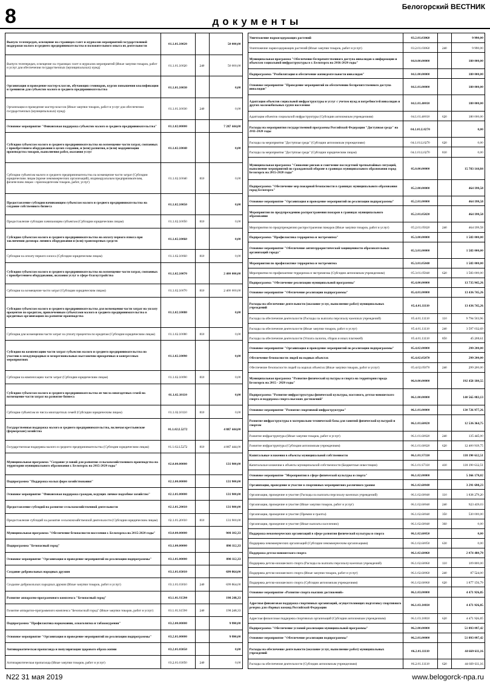Белогорский ВЕСТНИК
8
документы
| Выпуск телепередач, освещение на страницах газет и журналов мероприятий государственной поддержки малого и среднего предпринимательства и положительного опыта их деятельности | 01.1.01.10020 | | 50 000,00 |
| Выпуск телепередач, освещение на страницах газет и журналов мероприятий (Иные закупки товаров, работ и услуг для обеспечения государственных (муниципальных) нужд) | 01.1.01.10020 | 240 | 50 000,00 |
| Организация и проведение мастер-классов, обучающих семинаров, курсов повышения квалификации и тренингов для субъектов малого и среднего предпринимательства | 01.1.01.10030 | | 0,00 |
| Организация и проведение мастер-классов (Иные закупки товаров, работ и услуг для обеспечения государственных (муниципальных) нужд) | 01.1.01.10030 | 240 | 0,00 |
| Основное мероприятие "Финансовая поддержка субъектов малого и среднего предпринимательства" | 01.1.02.00000 | | 7 287 444,00 |
| Субсидия субъектам малого и среднего предпринимательства на возмещение части затрат, связанных с приобретением оборудования в целях создания, и (или) развития, и (или) модернизации производства товаров, выполнения работ, оказания услуг | 01.1.02.10040 | | 0,00 |
| Субсидия субъектам малого и среднего предпринимательства на возмещение части затрат (Субсидии юридическим лицам (кроме некоммерческих организаций), индивидуальным предпринимателям, физическим лицам - производителям товаров, работ, услуг) | 01.1.02.10040 | 810 | 0,00 |
| Предоставление субсидии начинающим субъектам малого и среднего предпринимательства на создание собственного бизнеса | 01.1.02.10050 | | 0,00 |
| Предоставление субсидии начинающим субъектам (Субсидии юридическим лицам) | 01.1.02.10050 | 810 | 0,00 |
| Субсидия субъектам малого и среднего предпринимательства на оплату первого взноса при заключении договора лизинга оборудования и (или) транспортных средств | 01.1.02.10060 | | 0,00 |
| Субсидия на оплату первого взноса (Субсидии юридическим лицам) | 01.1.02.10060 | 810 | 0,00 |
| Субсидия субъектам малого и среднего предпринимательства на возмещение части затрат, связанных с приобретением оборудования, оказания услуг в сфере благоустройства | 01.1.02.10070 | | 2 400 000,00 |
| Субсидия на возмещение части затрат (Субсидии юридическим лицам) | 01.1.02.10070 | 810 | 2 400 000,00 |
| Субсидия субъектам малого и среднего предпринимательства для возмещения части затрат на уплату процентов по кредитам, привлеченным субъектами малого и среднего предпринимательства в кредитных организациях на развитие производства | 01.1.02.10080 | | 0,00 |
| Субсидия для возмещения части затрат на уплату процентов по кредитам (Субсидии юридическим лицам) | 01.1.02.10080 | 810 | 0,00 |
| Субсидия на компенсацию части затрат субъектов малого и среднего предпринимательства по участию в международных и межрегиональных выставочно-ярмарочных и конгрессных мероприятиях | 01.1.02.10090 | | 0,00 |
| Субсидия на компенсацию части затрат (Субсидии юридическим лицам) | 01.1.02.10090 | 810 | 0,00 |
| Субсидия субъектам малого и среднего предпринимательства из числа многодетных семей на возмещение части затрат на развитие бизнеса | 01.1.02.10110 | | 0,00 |
| Субсидия субъектам из числа многодетных семей (Субсидии юридическим лицам) | 01.1.02.10110 | 810 | 0,00 |
| Государственная поддержка малого и среднего предпринимательства, включая крестьянские (фермерские) хозяйства | 01.1.02.L5272 | | 4 887 444,00 |
| Государственная поддержка малого и среднего предпринимательства (Субсидии юридическим лицам) | 01.1.02.L5272 | 810 | 4 887 444,00 |
| Муниципальная программа "Создание условий для развития сельскохозяйственного производства на территории муниципального образования г. Белогорск на 2015-2020 годы" | 02.0.00.00000 | | 131 900,00 |
| Подпрограмма "Поддержка малых форм хозяйствования" | 02.1.00.00000 | | 131 900,00 |
| Основное мероприятие "Финансовая поддержка граждан, ведущих личное подсобное хозяйство" | 02.1.01.00000 | | 131 900,00 |
| Предоставление субсидий на развитие сельскохозяйственной деятельности | 02.1.01.20010 | | 131 900,00 |
| Предоставление субсидий на развитие сельскохозяйственной деятельности (Субсидии юридическим лицам) | 02.1.01.20010 | 810 | 131 900,00 |
| Муниципальная программа "Обеспечение безопасности населения г. Белогорска на 2015-2020 годы" | 03.0.00.00000 | | 908 102,33 |
| Подпрограмма "Безопасный город" | 03.1.00.00000 | | 898 112,33 |
| Основное мероприятие "Организация и проведение мероприятий по реализации подпрограммы" | 03.1.01.00000 | | 898 112,33 |
| Создание добровольных народных дружин | 03.1.01.03010 | | 699 864,00 |
| Создание добровольных народных дружин (Иные закупки товаров, работ и услуг) | 03.1.01.03010 | 240 | 699 864,00 |
| Развитие аппаратно-программного комплекса "Безопасный город" | 03.1.01.S1590 | | 198 248,33 |
| Развитие аппаратно-программного комплекса "Безопасный город" (Иные закупки товаров, работ и услуг) | 03.1.01.S1590 | 240 | 198 248,33 |
| Подпрограмма "Профилактика наркомании, алкоголизма и табакокурения" | 03.2.00.00000 | | 9 990,00 |
| Основное мероприятие "Организация и проведение мероприятий по реализации подпрограммы" | 03.2.01.00000 | | 9 990,00 |
| Антинаркотическая пропаганда и популяризация здорового образа жизни | 03.2.01.03050 | | 0,00 |
| Антинаркотическая пропаганда (Иные закупки товаров, работ и услуг) | 03.2.01.03050 | 240 | 0,00 |
| Уничтожение наркосодержащих растений | 03.2.01.03060 | | 9 990,00 |
| Уничтожение наркосодержащих растений (Иные закупки товаров, работ и услуг) | 03.2.01.03060 | 240 | 9 990,00 |
| Муниципальная программа "Обеспечение беспрепятственного доступа инвалидов к информации и объектам социальной инфраструктуры в г. Белогорск на 2016-2020 годы" | 04.0.00.00000 | | 180 000,00 |
| Подпрограмма "Реабилитация и обеспечение жизнедеятельности инвалидов" | 04.1.00.00000 | | 180 000,00 |
| Основное мероприятие "Проведение мероприятий по обеспечению беспрепятственного доступа инвалидов" | 04.1.01.00000 | | 180 000,00 |
| Адаптация объектов социальной инфраструктуры и услуг с учетом нужд и потребностей инвалидов и других маломобильных групп населения | 04.1.01.40010 | | 180 000,00 |
| Адаптация объектов социальной инфраструктуры (Субсидии автономным учреждениям) | 04.1.01.40010 | 620 | 180 000,00 |
| Расходы на мероприятия государственной программы Российской Федерации "Доступная среда" на 2011-2020 годы | 04.1.01.L0270 | | 0,00 |
| Расходы на мероприятия "Доступная среда" (Субсидии автономным учреждениям) | 04.1.01.L0270 | 620 | 0,00 |
| Расходы на мероприятия "Доступная среда" (Субсидии юридическим лицам) | 04.1.01.L0270 | 810 | 0,00 |
| Муниципальная программа "Снижение рисков и смягчение последствий чрезвычайных ситуаций, выполнение мероприятий по гражданской обороне в границах муниципального образования город Белогорск на 2015-2020 годы" | 05.0.00.00000 | | 15 783 144,84 |
| Подпрограмма "Обеспечение мер пожарной безопасности в границах муниципального образования город Белогорск" | 05.2.00.00000 | | 464 199,58 |
| Основное мероприятие "Организация и проведение мероприятий по реализации подпрограммы" | 05.2.01.00000 | | 464 199,58 |
| Мероприятия по предупреждению распространения пожаров в границах муниципального образования | 05.2.01.05020 | | 464 199,58 |
| Мероприятия по предупреждению распространения пожаров (Иные закупки товаров, работ и услуг) | 05.2.01.05020 | 240 | 464 199,58 |
| Подпрограмма "Профилактика терроризма и экстремизма" | 05.3.00.00000 | | 1 583 000,00 |
| Основное мероприятие "Обеспечение антитеррористической защищенности образовательных организаций города" | 05.3.01.00000 | | 1 583 000,00 |
| Мероприятия по профилактике терроризма и экстремизма | 05.3.01.05040 | | 1 583 000,00 |
| Мероприятия по профилактике терроризма и экстремизма (Субсидии автономным учреждениям) | 05.3.01.05040 | 620 | 1 583 000,00 |
| Подпрограмма "Обеспечение реализации муниципальной программы" | 05.4.00.00000 | | 13 735 945,26 |
| Основное мероприятие "Обеспечение реализации подпрограммы" | 05.4.01.00000 | | 13 436 745,26 |
| Расходы на обеспечение деятельности (оказание услуг, выполнение работ) муниципальных учреждений | 05.4.01.11110 | | 13 436 745,26 |
| Расходы на обеспечение деятельности (Расходы на выплаты персоналу казенных учреждений) | 05.4.01.11110 | 110 | 9 794 503,96 |
| Расходы на обеспечение деятельности (Иные закупки товаров, работ и услуг) | 05.4.01.11110 | 240 | 3 597 032,69 |
| Расходы на обеспечение деятельности (Уплата налогов, сборов и иных платежей) | 05.4.01.11110 | 850 | 45 208,61 |
| Основное мероприятие "Организация и проведение мероприятий по реализации подпрограммы" | 05.4.02.00000 | | 299 200,00 |
| Обеспечение безопасности людей на водных объектах | 05.4.02.05070 | | 299 200,00 |
| Обеспечение безопасности людей на водных объектах (Иные закупки товаров, работ и услуг) | 05.4.02.05070 | 240 | 299 200,00 |
| Муниципальная программа "Развитие физической культуры и спорта на территории города Белогорск на 2015 - 2020 годы" | 06.0.00.00000 | | 192 458 180,55 |
| Подпрограмма "Развитие инфраструктуры физической культуры, массового, детско-юношеского спорта и поддержка спорта высоких достижений" | 06.1.00.00000 | | 140 565 083,13 |
| Основное мероприятие "Развитие спортивной инфраструктуры" | 06.1.01.00000 | | 130 726 977,26 |
| Развитие инфраструктуры в материально-технической базы для занятий физической культурой и спортом | 06.1.01.60020 | | 12 536 364,75 |
| Развитие инфраструктуры (Иные закупки товаров, работ и услуг) | 06.1.01.60020 | 240 | 135 445,00 |
| Развитие инфраструктуры (Субсидии автономным учреждениям) | 06.1.01.60020 | 620 | 12 400 919,75 |
| Капитальные вложения в объекты муниципальной собственности | 06.1.01.S7110 | | 118 190 612,51 |
| Капитальные вложения в объекты муниципальной собственности (Бюджетные инвестиции) | 06.1.01.S7110 | 410 | 118 190 612,51 |
| Основное мероприятие "Мероприятия в сфере физической культуры и спорта" | 06.1.02.00000 | | 5 366 179,02 |
| Организация, проведение и участие в спортивных мероприятиях различного уровня | 06.1.02.60040 | | 3 291 698,23 |
| Организация, проведение и участие (Расходы на выплаты персоналу казенных учреждений) | 06.1.02.60040 | 110 | 1 838 279,20 |
| Организация, проведение и участие (Иные закупки товаров, работ и услуг) | 06.1.02.60040 | 240 | 923 419,03 |
| Организация, проведение и участие (Премии и гранты) | 06.1.02.60040 | 350 | 530 000,00 |
| Организация, проведение и участие (Иные выплаты населению) | 06.1.02.60040 | 360 | 0,00 |
| Поддержка некоммерческих организаций в сфере развития физической культуры и спорта | 06.1.02.60050 | | 0,00 |
| Поддержка некоммерческих организаций (Субсидии некоммерческим организациям) | 06.1.02.60050 | 630 | 0,00 |
| Поддержка детско-юношеского спорта | 06.1.02.60060 | | 2 074 480,79 |
| Поддержка детско-юношеского спорта (Расходы на выплаты персоналу казенных учреждений) | 06.1.02.60060 | 110 | 109 800,00 |
| Поддержка детско-юношеского спорта (Иные закупки товаров, работ и услуг) | 06.1.02.60060 | 240 | 87 524,00 |
| Поддержка детско-юношеского спорта (Субсидии автономным учреждениям) | 06.1.02.60060 | 620 | 1 877 156,79 |
| Основное мероприятие «Развитие спорта высших достижений» | 06.1.03.00000 | | 4 471 926,85 |
| Адресная финансовая поддержка спортивных организаций, осуществляющих подготовку спортивного резерва для сборных команд Российской Федерации | 06.1.03.10810 | | 4 471 926,85 |
| Адресная финансовая поддержка спортивных организаций (Субсидии автономным учреждениям) | 06.1.03.10810 | 620 | 4 471 926,85 |
| Подпрограмма "Обеспечение условий реализации муниципальной программы" | 06.2.00.00000 | | 51 893 097,42 |
| Основное мероприятие "Обеспечение реализации подпрограммы" | 06.2.01.00000 | | 51 893 097,42 |
| Расходы на обеспечение деятельности (оказание услуг, выполнение работ) муниципальных учреждений | 06.2.01.11110 | | 44 669 611,16 |
| Расходы на обеспечение деятельности (Субсидии автономным учреждениям) | 06.2.01.11110 | 620 | 44 669 611,16 |
N22 31 мая 2019 www.belogorck-npa.ru